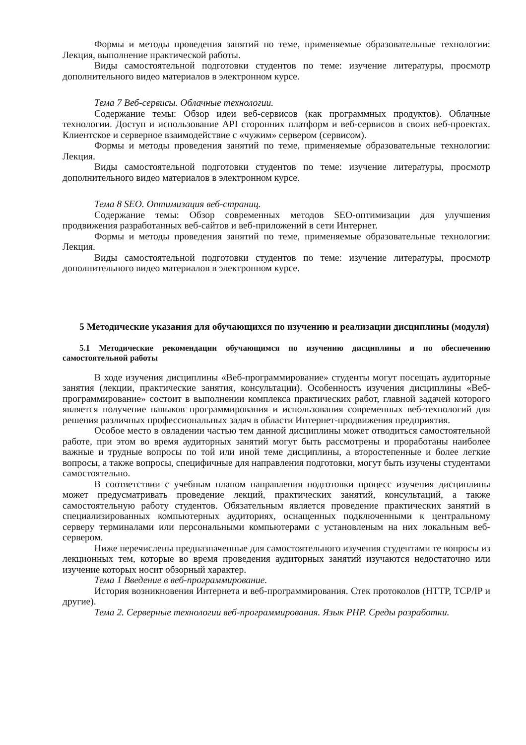Формы и методы проведения занятий по теме, применяемые образовательные технологии: Лекция, выполнение практической работы.
Виды самостоятельной подготовки студентов по теме: изучение литературы, просмотр дополнительного видео материалов в электронном курсе.
Тема 7 Веб-сервисы. Облачные технологии.
Содержание темы: Обзор идеи веб-сервисов (как программных продуктов). Облачные технологии. Доступ и использование API сторонних платформ и веб-сервисов в своих веб-проектах. Клиентское и серверное взаимодействие с «чужим» сервером (сервисом).
Формы и методы проведения занятий по теме, применяемые образовательные технологии: Лекция.
Виды самостоятельной подготовки студентов по теме: изучение литературы, просмотр дополнительного видео материалов в электронном курсе.
Тема 8 SEO. Оптимизация веб-страниц.
Содержание темы: Обзор современных методов SEO-оптимизации для улучшения продвижения разработанных веб-сайтов и веб-приложений в сети Интернет.
Формы и методы проведения занятий по теме, применяемые образовательные технологии: Лекция.
Виды самостоятельной подготовки студентов по теме: изучение литературы, просмотр дополнительного видео материалов в электронном курсе.
5 Методические указания для обучающихся по изучению и реализации дисциплины (модуля)
5.1 Методические рекомендации обучающимся по изучению дисциплины и по обеспечению самостоятельной работы
В ходе изучения дисциплины «Веб-программирование» студенты могут посещать аудиторные занятия (лекции, практические занятия, консультации). Особенность изучения дисциплины «Веб-программирование» состоит в выполнении комплекса практических работ, главной задачей которого является получение навыков программирования и использования современных веб-технологий для решения различных профессиональных задач в области Интернет-продвижения предприятия.
Особое место в овладении частью тем данной дисциплины может отводиться самостоятельной работе, при этом во время аудиторных занятий могут быть рассмотрены и проработаны наиболее важные и трудные вопросы по той или иной теме дисциплины, а второстепенные и более легкие вопросы, а также вопросы, специфичные для направления подготовки, могут быть изучены студентами самостоятельно.
В соответствии с учебным планом направления подготовки процесс изучения дисциплины может предусматривать проведение лекций, практических занятий, консультаций, а также самостоятельную работу студентов. Обязательным является проведение практических занятий в специализированных компьютерных аудиториях, оснащенных подключенными к центральному серверу терминалами или персональными компьютерами с установленым на них локальным веб-сервером.
Ниже перечислены предназначенные для самостоятельного изучения студентами те вопросы из лекционных тем, которые во время проведения аудиторных занятий изучаются недостаточно или изучение которых носит обзорный характер.
Тема 1 Введение в веб-программирование.
История возникновения Интернета и веб-программирования. Стек протоколов (HTTP, TCP/IP и другие).
Тема 2. Серверные технологии веб-программирования. Язык PHP. Среды разработки.